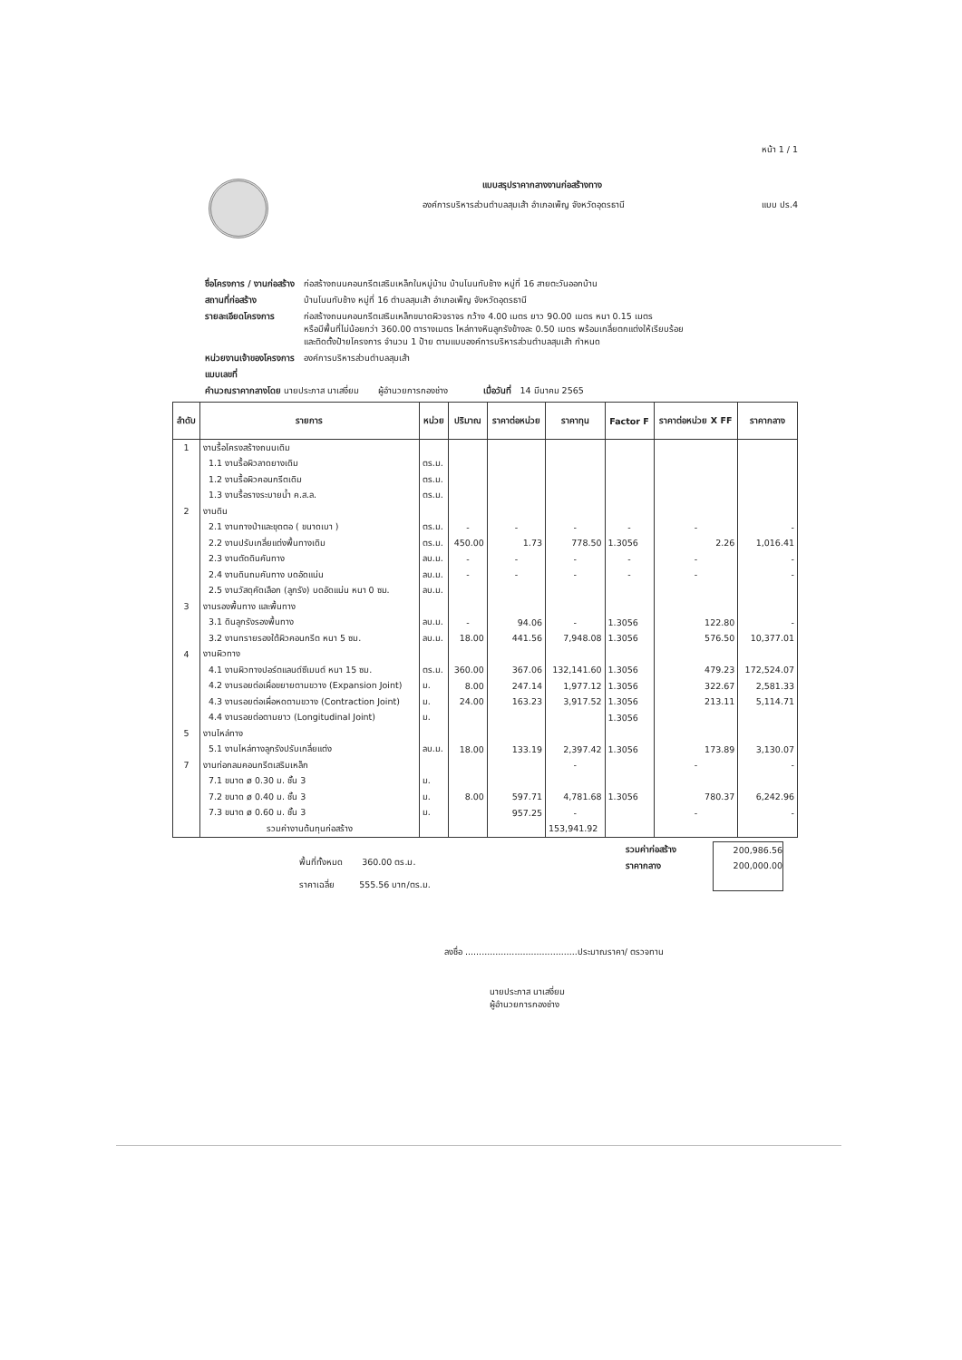หน้า 1 / 1
แบบสรุปราคากลางงานก่อสร้างทาง
องค์การบริหารส่วนตำบลสุมเส้า อำเภอเพ็ญ จังหวัดอุดรธานี แบบ ปร.4
| ชื่อโครงการ / งานก่อสร้าง | ก่อสร้างถนนคอนกรีตเสริมเหล็กในหมู่บ้าน บ้านโนนทับช้าง หมู่ที่ 16 สายตะวันออกบ้าน |
| สถานที่ก่อสร้าง | บ้านโนนทับช้าง หมู่ที่ 16 ตำบลสุมเส้า อำเภอเพ็ญ จังหวัดอุดรธานี |
| รายละเอียดโครงการ | ก่อสร้างถนนคอนกรีตเสริมเหล็กขนาดผิวจราจร กว้าง 4.00 เมตร ยาว 90.00 เมตร หนา 0.15 เมตร หรือมีพื้นที่ไม่น้อยกว่า 360.00 ตารางเมตร ไหล่ทางหินลูกรังข้างละ 0.50 เมตร พร้อมเกลี่ยตกแต่งให้เรียบร้อย และติดตั้งป้ายโครงการ จำนวน 1 ป้าย ตามแบบองค์การบริหารส่วนตำบลสุมเส้า กำหนด |
| หน่วยงานเจ้าของโครงการ | องค์การบริหารส่วนตำบลสุมเส้า |
| แบบเลขที่ | |
| คำนวณราคากลางโดย นายประภาส นาเสงี่ยม ผู้อำนวยการกองช่าง เมื่อวันที่ 14 มีนาคม 2565 | |
| ลำดับ | รายการ | หน่วย | ปริมาณ | ราคาต่อหน่วย | ราคาทุน | Factor F | ราคาต่อหน่วย X FF | ราคากลาง |
| --- | --- | --- | --- | --- | --- | --- | --- | --- |
| 1 | งานรื้อโครงสร้างถนนเดิม | | | | | | | |
| | 1.1 งานรื้อผิวลาดยางเดิม | ตร.ม. | | | | | | |
| | 1.2 งานรื้อผิวคอนกรีตเดิม | ตร.ม. | | | | | | |
| | 1.3 งานรื้อรางระบายน้ำ ค.ส.ล. | ตร.ม. | | | | | | |
| 2 | งานดิน | | | | | | | |
| | 2.1 งานถางป่าและขุดตอ ( ขนาดเบา ) | ตร.ม. | - | - | - | - | - | - |
| | 2.2 งานปรับเกลี่ยแต่งพื้นทางเดิม | ตร.ม. | 450.00 | 1.73 | 778.50 | 1.3056 | 2.26 | 1,016.41 |
| | 2.3 งานตัดดินคันทาง | ลบ.ม. | - | - | - | - | - | - |
| | 2.4 งานดินถมคันทาง บดอัดแน่น | ลบ.ม. | - | - | - | - | - | - |
| | 2.5 งานวัสดุคัดเลือก (ลูกรัง) บดอัดแน่น หนา 0 ซม. | ลบ.ม. | | | | | | |
| 3 | งานรองพื้นทาง และพื้นทาง | | | | | | | |
| | 3.1 ดินลูกรังรองพื้นทาง | ลบ.ม. | - | 94.06 | - | 1.3056 | 122.80 | - |
| | 3.2 งานทรายรองใต้ผิวคอนกรีต หนา 5 ซม. | ลบ.ม. | 18.00 | 441.56 | 7,948.08 | 1.3056 | 576.50 | 10,377.01 |
| 4 | งานผิวทาง | | | | | | | |
| | 4.1 งานผิวทางปอร์ตแลนด์ซีเมนต์ หนา 15 ซม. | ตร.ม. | 360.00 | 367.06 | 132,141.60 | 1.3056 | 479.23 | 172,524.07 |
| | 4.2 งานรอยต่อเผื่อขยายตามขวาง (Expansion Joint) | ม. | 8.00 | 247.14 | 1,977.12 | 1.3056 | 322.67 | 2,581.33 |
| | 4.3 งานรอยต่อเผื่อหดตามขวาง (Contraction Joint) | ม. | 24.00 | 163.23 | 3,917.52 | 1.3056 | 213.11 | 5,114.71 |
| | 4.4 งานรอยต่อตามยาว (Longitudinal Joint) | ม. | | | | 1.3056 | | |
| 5 | งานไหล่ทาง | | | | | | | |
| | 5.1 งานไหล่ทางลูกรังปรับเกลี่ยแต่ง | ลบ.ม. | 18.00 | 133.19 | 2,397.42 | 1.3056 | 173.89 | 3,130.07 |
| 7 | งานท่อกลมคอนกรีตเสริมเหล็ก | | | | - | | - | - |
| | 7.1 ขนาด ø 0.30 ม. ชั้น 3 | ม. | | | | | | |
| | 7.2 ขนาด ø 0.40 ม. ชั้น 3 | ม. | 8.00 | 597.71 | 4,781.68 | 1.3056 | 780.37 | 6,242.96 |
| | 7.3 ขนาด ø 0.60 ม. ชั้น 3 | ม. | | 957.25 | - | | - | - |
| | รวมค่างานต้นทุนก่อสร้าง | | | | 153,941.92 | | | |
พื้นที่ทั้งหมด 360.00 ตร.ม.
ราคาเฉลี่ย 555.56 บาท/ตร.ม.
รวมค่าก่อสร้าง
ราคากลาง
200,986.56
200,000.00
ลงชื่อ .........................................ประมาณราคา/ ตรวจทาน
นายประภาส นาเสงี่ยม
ผู้อำนวยการกองช่าง